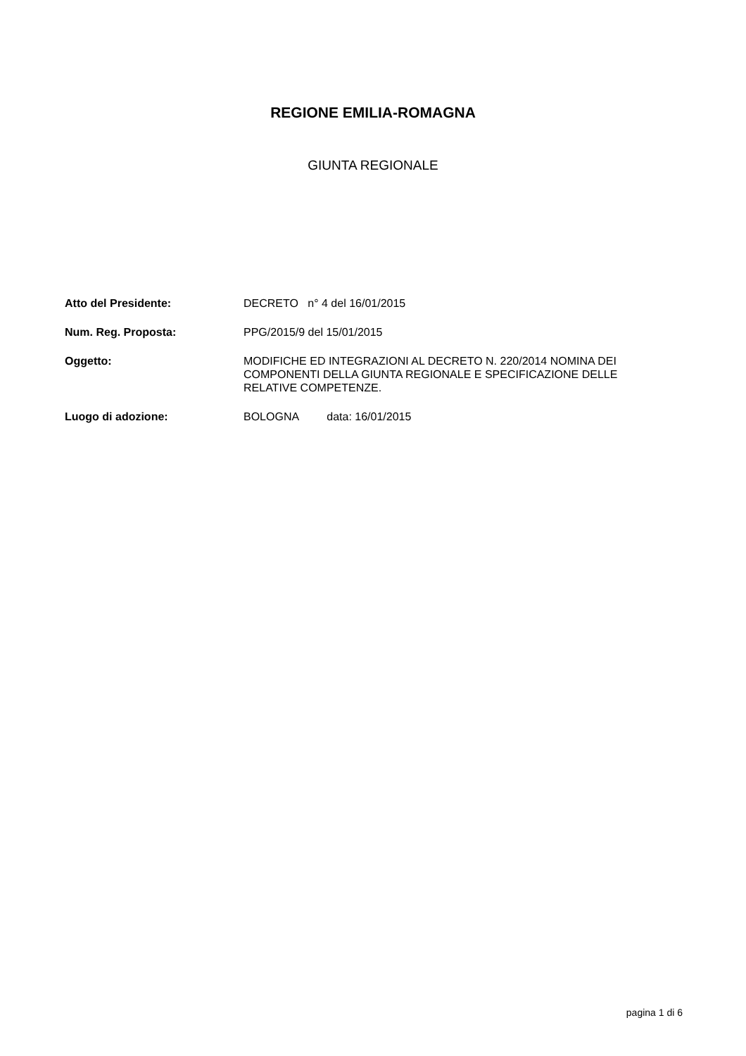REGIONE EMILIA-ROMAGNA
GIUNTA REGIONALE
| Atto del Presidente: | DECRETO n° 4 del 16/01/2015 |
| Num. Reg. Proposta: | PPG/2015/9 del 15/01/2015 |
| Oggetto: | MODIFICHE ED INTEGRAZIONI AL DECRETO N. 220/2014 NOMINA DEI COMPONENTI DELLA GIUNTA REGIONALE E SPECIFICAZIONE DELLE RELATIVE COMPETENZE. |
| Luogo di adozione: | BOLOGNA data: 16/01/2015 |
pagina 1 di 6